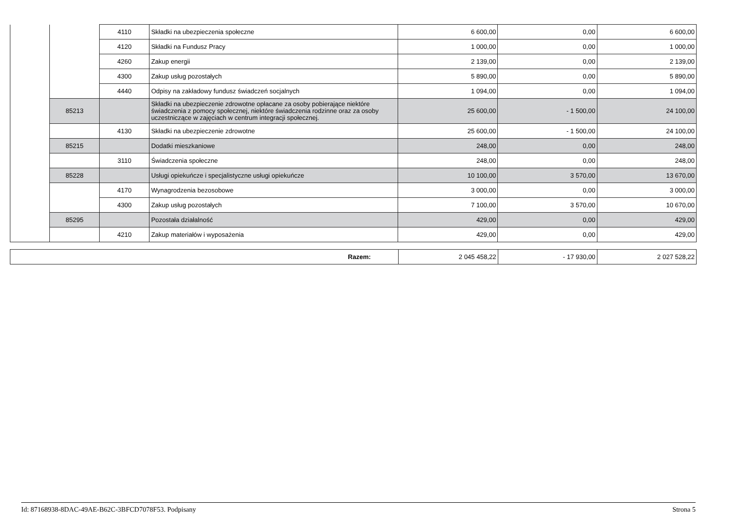| | | 4110 | Składki na ubezpieczenia społeczne | 6 600,00 | 0,00 | 6 600,00 |
| | | 4120 | Składki na Fundusz Pracy | 1 000,00 | 0,00 | 1 000,00 |
| | | 4260 | Zakup energii | 2 139,00 | 0,00 | 2 139,00 |
| | | 4300 | Zakup usług pozostałych | 5 890,00 | 0,00 | 5 890,00 |
| | | 4440 | Odpisy na zakładowy fundusz świadczeń socjalnych | 1 094,00 | 0,00 | 1 094,00 |
| | 85213 | | Składki na ubezpieczenie zdrowotne opłacane za osoby pobierające niektóre świadczenia z pomocy społecznej, niektóre świadczenia rodzinne oraz za osoby uczestniczące w zajęciach w centrum integracji społecznej. | 25 600,00 | - 1 500,00 | 24 100,00 |
| | | 4130 | Składki na ubezpieczenie zdrowotne | 25 600,00 | - 1 500,00 | 24 100,00 |
| | 85215 | | Dodatki mieszkaniowe | 248,00 | 0,00 | 248,00 |
| | | 3110 | Świadczenia społeczne | 248,00 | 0,00 | 248,00 |
| | 85228 | | Usługi opiekuńcze i specjalistyczne usługi opiekuńcze | 10 100,00 | 3 570,00 | 13 670,00 |
| | | 4170 | Wynagrodzenia bezosobowe | 3 000,00 | 0,00 | 3 000,00 |
| | | 4300 | Zakup usług pozostałych | 7 100,00 | 3 570,00 | 10 670,00 |
| | 85295 | | Pozostała działalność | 429,00 | 0,00 | 429,00 |
| | | 4210 | Zakup materiałów i wyposażenia | 429,00 | 0,00 | 429,00 |
| Razem: | 2 045 458,22 | - 17 930,00 | 2 027 528,22 |
Id: 87168938-8DAC-49AE-B62C-3BFCD7078F53. Podpisany Strona 5